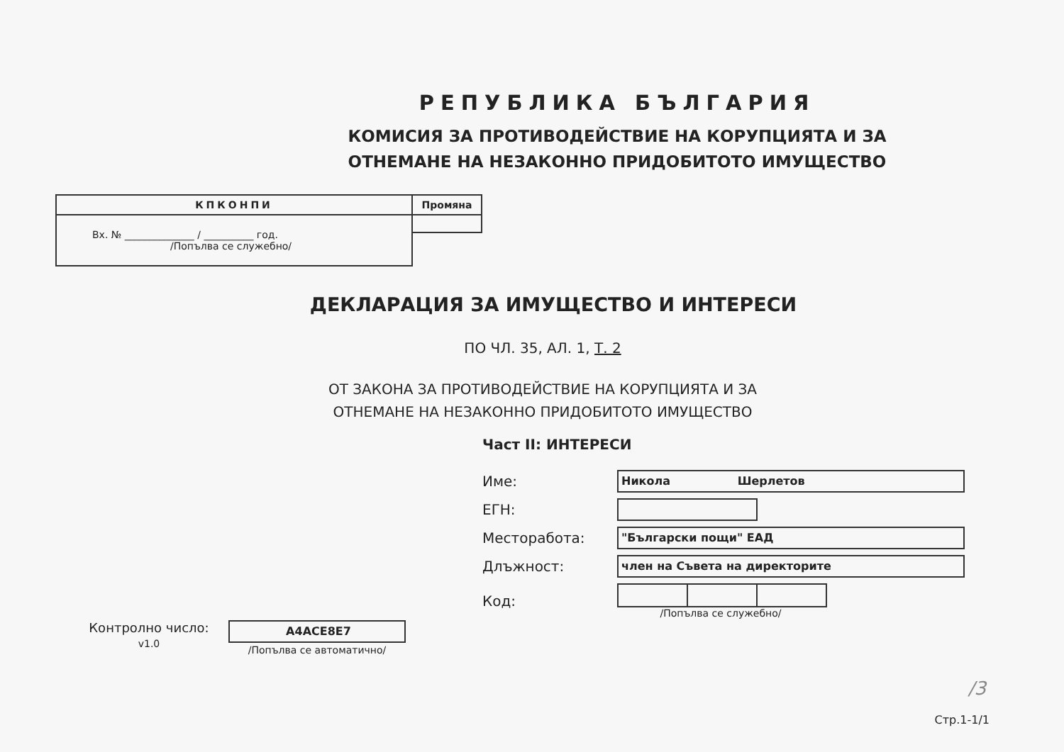РЕПУБЛИКА БЪЛГАРИЯ
КОМИСИЯ ЗА ПРОТИВОДЕЙСТВИЕ НА КОРУПЦИЯТА И ЗА
ОТНЕМАНЕ НА НЕЗАКОННО ПРИДОБИТОТО ИМУЩЕСТВО
| КПКОНПИ | Промяна |
| --- | --- |
| Вх. № ______________ / __________ год. /Попълва се служебно/ | |
ДЕКЛАРАЦИЯ ЗА ИМУЩЕСТВО И ИНТЕРЕСИ
ПО ЧЛ. 35, АЛ. 1, Т. 2
ОТ ЗАКОНА ЗА ПРОТИВОДЕЙСТВИЕ НА КОРУПЦИЯТА И ЗА
ОТНЕМАНЕ НА НЕЗАКОННО ПРИДОБИТОТО ИМУЩЕСТВО
Контролно число:
v1.0
A4ACE8E7
/Попълва се автоматично/
Част II: ИНТЕРЕСИ
| Име: | Никола Шерлетов |
| ЕГН: | |
| Месторабота: | "Български пощи" ЕАД |
| Длъжност: | член на Съвета на директорите |
| Код: | /Попълва се служебно/ |
/3
Стр.1-1/1